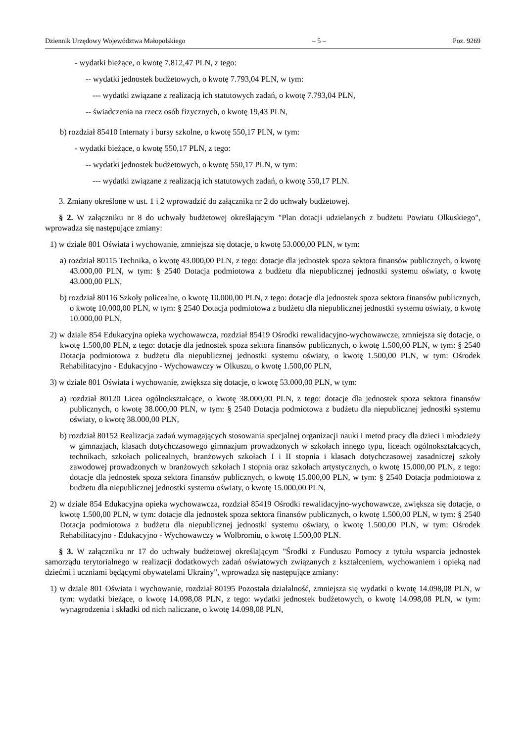Dziennik Urzędowy Województwa Małopolskiego – 5 – Poz. 9269
- wydatki bieżące, o kwotę 7.812,47 PLN, z tego:
-- wydatki jednostek budżetowych, o kwotę 7.793,04 PLN, w tym:
--- wydatki związane z realizacją ich statutowych zadań, o kwotę 7.793,04 PLN,
-- świadczenia na rzecz osób fizycznych, o kwotę 19,43 PLN,
b) rozdział 85410 Internaty i bursy szkolne, o kwotę 550,17 PLN, w tym:
- wydatki bieżące, o kwotę 550,17 PLN, z tego:
-- wydatki jednostek budżetowych, o kwotę 550,17 PLN, w tym:
--- wydatki związane z realizacją ich statutowych zadań, o kwotę 550,17 PLN.
3. Zmiany określone w ust. 1 i 2 wprowadzić do załącznika nr 2 do uchwały budżetowej.
§ 2. W załączniku nr 8 do uchwały budżetowej określającym "Plan dotacji udzielanych z budżetu Powiatu Olkuskiego", wprowadza się następujące zmiany:
1) w dziale 801 Oświata i wychowanie, zmniejsza się dotacje, o kwotę 53.000,00 PLN, w tym:
a) rozdział 80115 Technika, o kwotę 43.000,00 PLN, z tego: dotacje dla jednostek spoza sektora finansów publicznych, o kwotę 43.000,00 PLN, w tym: § 2540 Dotacja podmiotowa z budżetu dla niepublicznej jednostki systemu oświaty, o kwotę 43.000,00 PLN,
b) rozdział 80116 Szkoły policealne, o kwotę 10.000,00 PLN, z tego: dotacje dla jednostek spoza sektora finansów publicznych, o kwotę 10.000,00 PLN, w tym: § 2540 Dotacja podmiotowa z budżetu dla niepublicznej jednostki systemu oświaty, o kwotę 10.000,00 PLN,
2) w dziale 854 Edukacyjna opieka wychowawcza, rozdział 85419 Ośrodki rewalidacyjno-wychowawcze, zmniejsza się dotacje, o kwotę 1.500,00 PLN, z tego: dotacje dla jednostek spoza sektora finansów publicznych, o kwotę 1.500,00 PLN, w tym: § 2540 Dotacja podmiotowa z budżetu dla niepublicznej jednostki systemu oświaty, o kwotę 1.500,00 PLN, w tym: Ośrodek Rehabilitacyjno - Edukacyjno - Wychowawczy w Olkuszu, o kwotę 1.500,00 PLN,
3) w dziale 801 Oświata i wychowanie, zwiększa się dotacje, o kwotę 53.000,00 PLN, w tym:
a) rozdział 80120 Licea ogólnokształcące, o kwotę 38.000,00 PLN, z tego: dotacje dla jednostek spoza sektora finansów publicznych, o kwotę 38.000,00 PLN, w tym: § 2540 Dotacja podmiotowa z budżetu dla niepublicznej jednostki systemu oświaty, o kwotę 38.000,00 PLN,
b) rozdział 80152 Realizacja zadań wymagających stosowania specjalnej organizacji nauki i metod pracy dla dzieci i młodzieży w gimnazjach, klasach dotychczasowego gimnazjum prowadzonych w szkołach innego typu, liceach ogólnokształcących, technikach, szkołach policealnych, branżowych szkołach I i II stopnia i klasach dotychczasowej zasadniczej szkoły zawodowej prowadzonych w branżowych szkołach I stopnia oraz szkołach artystycznych, o kwotę 15.000,00 PLN, z tego: dotacje dla jednostek spoza sektora finansów publicznych, o kwotę 15.000,00 PLN, w tym: § 2540 Dotacja podmiotowa z budżetu dla niepublicznej jednostki systemu oświaty, o kwotę 15.000,00 PLN,
2) w dziale 854 Edukacyjna opieka wychowawcza, rozdział 85419 Ośrodki rewalidacyjno-wychowawcze, zwiększa się dotacje, o kwotę 1.500,00 PLN, w tym: dotacje dla jednostek spoza sektora finansów publicznych, o kwotę 1.500,00 PLN, w tym: § 2540 Dotacja podmiotowa z budżetu dla niepublicznej jednostki systemu oświaty, o kwotę 1.500,00 PLN, w tym: Ośrodek Rehabilitacyjno - Edukacyjno - Wychowawczy w Wolbromiu, o kwotę 1.500,00 PLN.
§ 3. W załączniku nr 17 do uchwały budżetowej określającym "Środki z Funduszu Pomocy z tytułu wsparcia jednostek samorządu terytorialnego w realizacji dodatkowych zadań oświatowych związanych z kształceniem, wychowaniem i opieką nad dziećmi i uczniami będącymi obywatelami Ukrainy", wprowadza się następujące zmiany:
1) w dziale 801 Oświata i wychowanie, rozdział 80195 Pozostała działalność, zmniejsza się wydatki o kwotę 14.098,08 PLN, w tym: wydatki bieżące, o kwotę 14.098,08 PLN, z tego: wydatki jednostek budżetowych, o kwotę 14.098,08 PLN, w tym: wynagrodzenia i składki od nich naliczane, o kwotę 14.098,08 PLN,